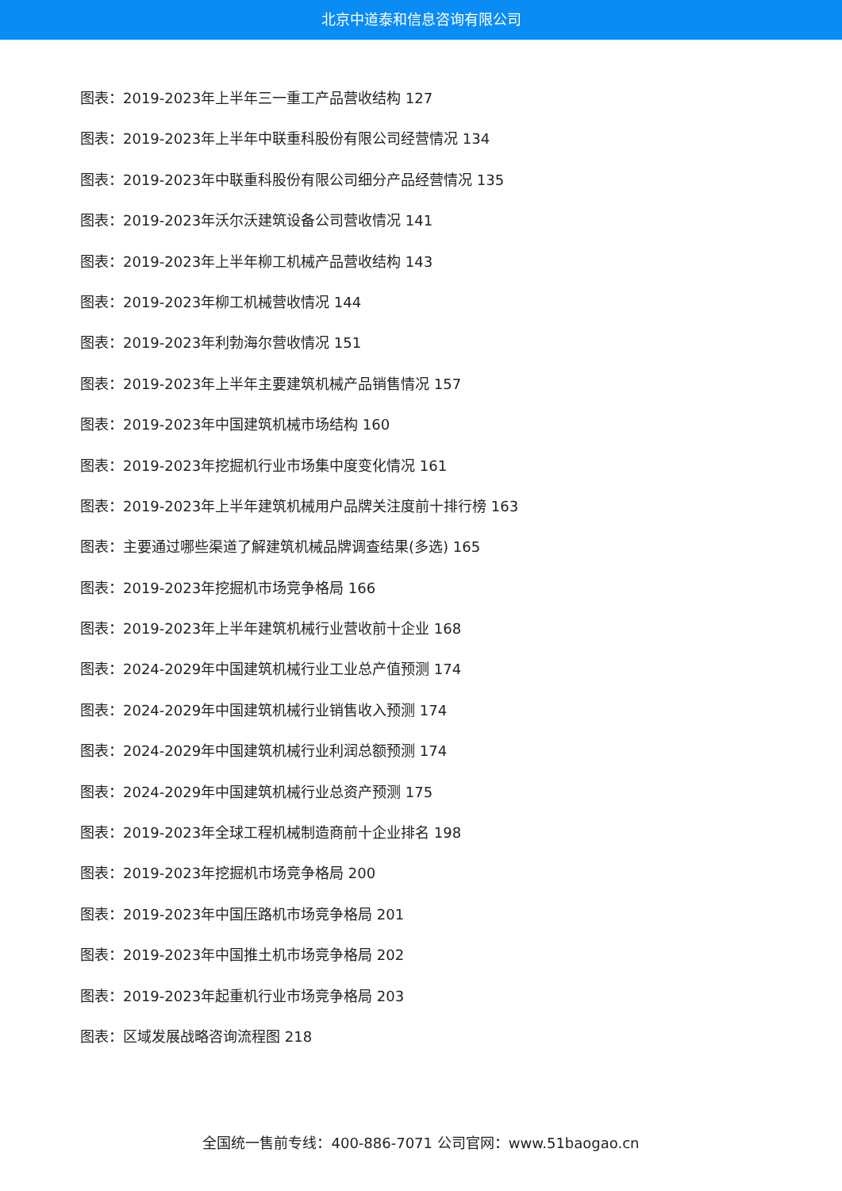北京中道泰和信息咨询有限公司
图表：2019-2023年上半年三一重工产品营收结构 127
图表：2019-2023年上半年中联重科股份有限公司经营情况 134
图表：2019-2023年中联重科股份有限公司细分产品经营情况 135
图表：2019-2023年沃尔沃建筑设备公司营收情况 141
图表：2019-2023年上半年柳工机械产品营收结构 143
图表：2019-2023年柳工机械营收情况 144
图表：2019-2023年利勃海尔营收情况 151
图表：2019-2023年上半年主要建筑机械产品销售情况 157
图表：2019-2023年中国建筑机械市场结构 160
图表：2019-2023年挖掘机行业市场集中度变化情况 161
图表：2019-2023年上半年建筑机械用户品牌关注度前十排行榜 163
图表：主要通过哪些渠道了解建筑机械品牌调查结果(多选) 165
图表：2019-2023年挖掘机市场竞争格局 166
图表：2019-2023年上半年建筑机械行业营收前十企业 168
图表：2024-2029年中国建筑机械行业工业总产值预测 174
图表：2024-2029年中国建筑机械行业销售收入预测 174
图表：2024-2029年中国建筑机械行业利润总额预测 174
图表：2024-2029年中国建筑机械行业总资产预测 175
图表：2019-2023年全球工程机械制造商前十企业排名 198
图表：2019-2023年挖掘机市场竞争格局 200
图表：2019-2023年中国压路机市场竞争格局 201
图表：2019-2023年中国推土机市场竞争格局 202
图表：2019-2023年起重机行业市场竞争格局 203
图表：区域发展战略咨询流程图 218
全国统一售前专线：400-886-7071 公司官网：www.51baogao.cn